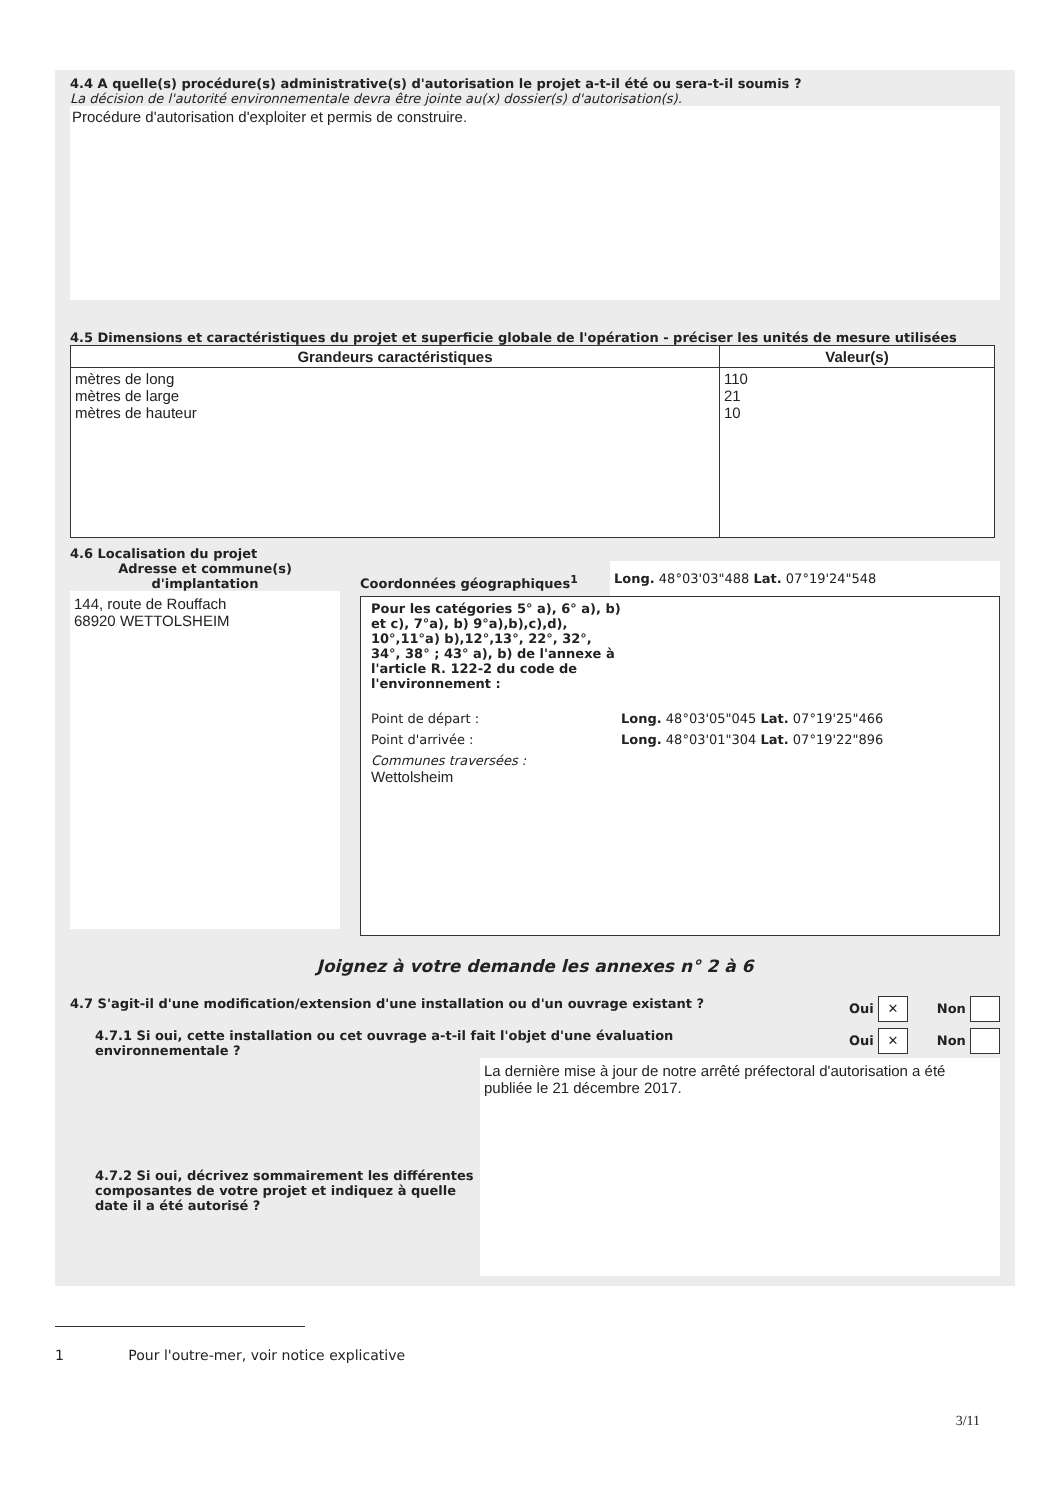4.4 A quelle(s) procédure(s) administrative(s) d'autorisation le projet a-t-il été ou sera-t-il soumis ?
La décision de l'autorité environnementale devra être jointe au(x) dossier(s) d'autorisation(s).
Procédure d'autorisation d'exploiter et permis de construire.
4.5 Dimensions et caractéristiques du projet et superficie globale de l'opération - préciser les unités de mesure utilisées
| Grandeurs caractéristiques | Valeur(s) |
| --- | --- |
| mètres de long mètres de large mètres de hauteur | 110 21 10 |
4.6 Localisation du projet
Adresse et commune(s) d'implantation
144, route de Rouffach
68920 WETTOLSHEIM
Coordonnées géographiques<sup>1</sup> Long. 48°03'03"488 Lat. 07°19'24"548
Pour les catégories 5° a), 6° a), b) et c), 7°a), b) 9°a),b),c),d), 10°,11°a) b),12°,13°, 22°, 32°, 34°, 38° ; 43° a), b) de l'annexe à l'article R. 122-2 du code de l'environnement :
Point de départ : Long. 48°03'05"045 Lat. 07°19'25"466
Point d'arrivée : Long. 48°03'01"304 Lat. 07°19'22"896
Communes traversées :
Wettolsheim
Joignez à votre demande les annexes n° 2 à 6
4.7 S'agit-il d'une modification/extension d'une installation ou d'un ouvrage existant ? Oui ✕ Non
4.7.1 Si oui, cette installation ou cet ouvrage a-t-il fait l'objet d'une évaluation environnementale ? Oui ✕ Non
4.7.2 Si oui, décrivez sommairement les différentes composantes de votre projet et indiquez à quelle date il a été autorisé ?
La dernière mise à jour de notre arrêté préfectoral d'autorisation a été publiée le 21 décembre 2017.
1 Pour l'outre-mer, voir notice explicative
3/11